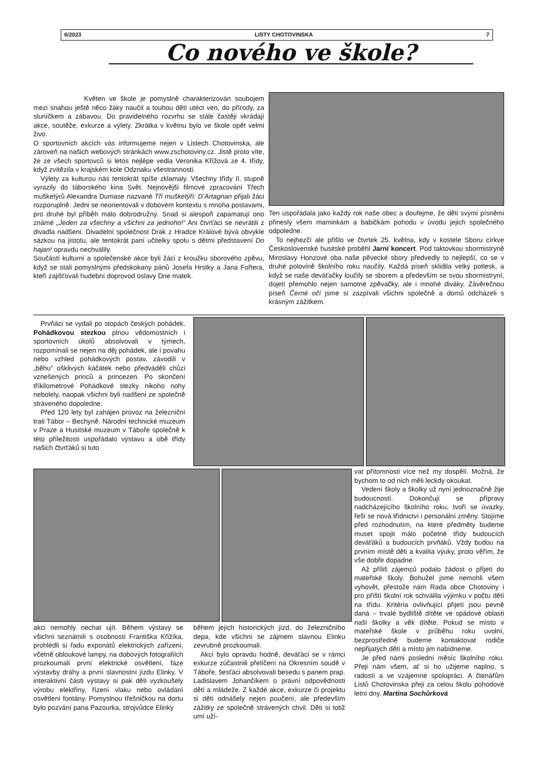6/2023 LISTY CHOTOVINSKA 7
Co nového ve škole?
Květen ve škole je pomyslně charakterizován soubojem mezi snahou ještě něco žáky naučit a touhou dětí utéct ven, do přírody, za sluníčkem a zábavou. Do pravidelného rozvrhu se stále častěji vkrádají akce, soutěže, exkurze a výlety. Zkrátka v květnu bylo ve škole opět velmi živo.
O sportovních akcích vás informujeme nejen v Listech Chotovinska, ale zároveň na našich webových stránkách www.zschotoviny.cz. Jistě proto víte, že ze všech sportovců si letos nejlépe vedla Veronika Křížová ze 4. třídy, když zvítězila v krajském kole Odznaku všestrannosti.
Výlety za kulturou nás tentokrát spíše zklamaly. Všechny třídy II. stupně vyrazily do táborského kina Svět. Nejnovější filmové zpracování Třech mušketýrů Alexandra Dumase nazvané Tři mušketýři: D’Artagnan přijali žáci rozporuplně. Jedni se neorientovali v dobovém kontextu s mnoha postavami, pro druhé byl příběh málo dobrodružný. Snad si alespoň zapamatují ono známé „Jeden za všechny a všichni za jednoho!“ Ani čtvrťáci se nevrátili z divadla nadšeni. Divadelní společnost Drak z Hradce Králové bývá obvykle sázkou na jistotu, ale tentokrát paní učitelky spolu s dětmi představení Do hajan! opravdu nechválily.
Součástí kulturní a společenské akce byli žáci z kroužku sborového zpěvu, když se stali pomyslnými předskokany pánů Josefa Hrstky a Jana Fořtera, kteří zajišťovali hudební doprovod oslavy Dne matek.
Ten uspořádala jako každý rok naše obec a doufejme, že děti svými písněmi přinesly všem maminkám a babičkám pohodu v úvodu jejich společného odpoledne.
To nejhezčí ale přišlo ve čtvrtek 25. května, kdy v kostele Sboru církve Československé husitské proběhl Jarní koncert. Pod taktovkou sbormistryně Miroslavy Honzové oba naše pěvecké sbory předvedly to nejlepší, co se v druhé polovině školního roku naučily. Každá píseň sklidila velký potlesk, a když se naše deváťačky loučily se sborem a především se svou sbormistryní, dojetí přemohlo nejen samotné zpěvačky, ale i mnohé diváky. Závěrečnou píseň Černé oči jsme si zazpívali všichni společně a domů odcházeli s krásným zážitkem.
Prvňáci se vydali po stopách českých pohádek. Pohádkovou stezkou plnou vědomostních i sportovních úkolů absolvovali v týmech, rozpomínali se nejen na děj pohádek, ale i povahu nebo vzhled pohádkových postav, závodili v „běhu“ ošklivých káčátek nebo předváděli chůzi vznešených princů a princezen. Po skončení tříkilometrové Pohádkové stezky nikoho nohy nebolely, naopak všichni byli nadšeni ze společně stráveného dopoledne.
Před 120 lety byl zahájen provoz na železniční trati Tábor – Bechyně. Národní technické muzeum v Praze a Husitské muzeum v Táboře společně k této příležitosti uspořádalo výstavu a obě třídy našich čtvrťáků si tuto
vat přítomnosti více než my dospělí. Možná, že bychom to od nich měli leckdy okoukat.
Vedení školy a školky už nyní jednoznačně žije budoucností. Dokončují se přípravy nadcházejícího školního roku, tvoří se úvazky, řeší se nová třídnictví i personální změny. Stojíme před rozhodnutím, na které předměty budeme muset spojit málo početné třídy budoucích deváťáků a budoucích prvňáků. Vždy budou na prvním místě děti a kvalita výuky, proto věřím, že vše dobře dopadne.
Až příliš zájemců podalo žádost o přijetí do mateřské školy. Bohužel jsme nemohli všem vyhovět, přestože nám Rada obce Chotoviny i pro příští školní rok schválila výjimku v počtu dětí na třídu. Kritéria ovlivňující přijetí jsou pevně daná – trvalé bydliště dítěte ve spádové oblasti naší školky a věk dítěte. Pokud se místo v mateřské škole v průběhu roku uvolní, bezprostředně budeme kontaktovat rodiče nepřijatých dětí a místo jim nabídneme.
Je před námi poslední měsíc školního roku. Přeji nám všem, ať si ho užijeme naplno, s radostí a ve vzájemné spolupráci. A čtenářům Listů Chotovinska přeji za celou školu pohodové letní dny. Martina Sochůrková
akci nemohly nechat ujít. Během výstavy se všichni seznámili s osobností Františka Křižíka, prohlédli si řadu exponátů elektrických zařízení, včetně obloukové lampy, na dobových fotografiích prozkoumali první elektrické osvětlení, fáze výstavby dráhy a první slavnostní jízdu Elinky. V interaktivní části výstavy si pak děti vyzkoušely výrobu elektřiny, řízení vlaku nebo ovládání osvětlení fontány. Pomyslnou třešničkou na dortu bylo pozvání pana Pazourka, strojvůdce Elinky
během jejích historických jízd, do železničního depa, kde všichni se zájmem slavnou Elinku zevrubně prozkoumali.
Akcí bylo opravdu hodně, deváťáci se v rámci exkurze zúčastnili přelíčení na Okresním soudě v Táboře, šesťáci absolvovali besedu s panem prap. Ladislavem Johančíkem o právní odpovědnosti dětí a mládeže. Z každé akce, exkurze či projektu si děti odnášely nejen poučení, ale především zážitky ze společně strávených chvil. Děti si totiž umí uží-